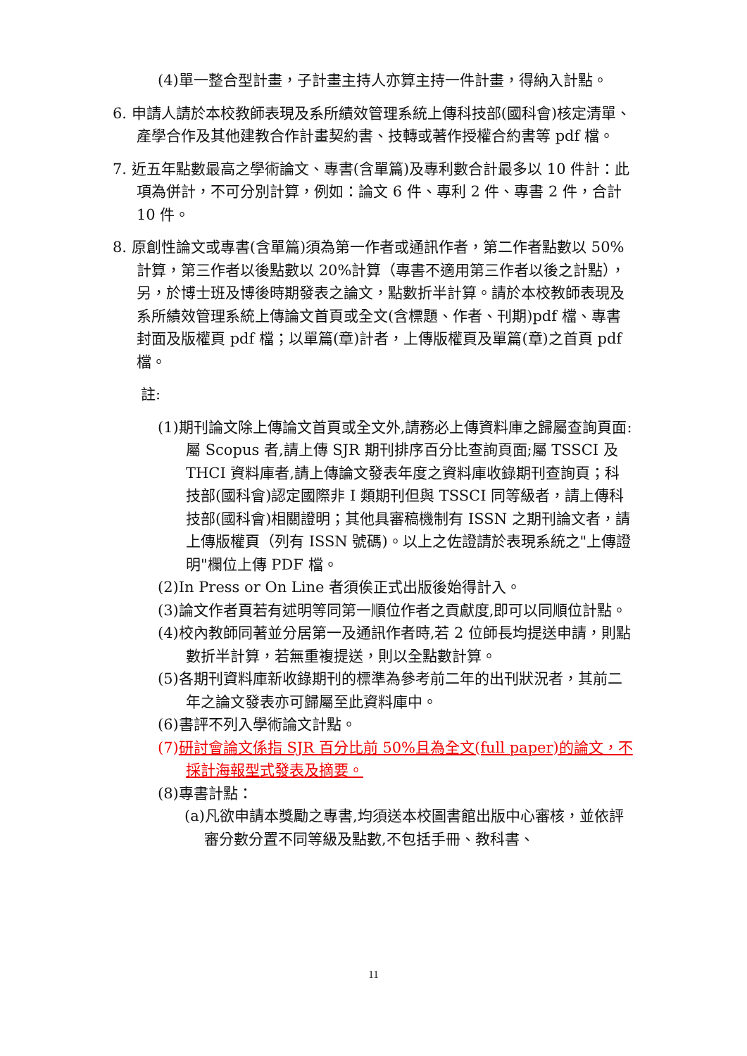(4)單一整合型計畫，子計畫主持人亦算主持一件計畫，得納入計點。
6. 申請人請於本校教師表現及系所績效管理系統上傳科技部(國科會)核定清單、產學合作及其他建教合作計畫契約書、技轉或著作授權合約書等 pdf 檔。
7. 近五年點數最高之學術論文、專書(含單篇)及專利數合計最多以 10 件計：此項為併計，不可分別計算，例如：論文 6 件、專利 2 件、專書 2 件，合計 10 件。
8. 原創性論文或專書(含單篇)須為第一作者或通訊作者，第二作者點數以 50%計算，第三作者以後點數以 20%計算（專書不適用第三作者以後之計點），另，於博士班及博後時期發表之論文，點數折半計算。請於本校教師表現及系所績效管理系統上傳論文首頁或全文(含標題、作者、刊期)pdf 檔、專書封面及版權頁 pdf 檔；以單篇(章)計者，上傳版權頁及單篇(章)之首頁 pdf 檔。
註:
(1)期刊論文除上傳論文首頁或全文外,請務必上傳資料庫之歸屬查詢頁面:屬 Scopus 者,請上傳 SJR 期刊排序百分比查詢頁面;屬 TSSCI 及 THCI 資料庫者,請上傳論文發表年度之資料庫收錄期刊查詢頁；科技部(國科會)認定國際非 I 類期刊但與 TSSCI 同等級者，請上傳科技部(國科會)相關證明；其他具審稿機制有 ISSN 之期刊論文者，請上傳版權頁（列有 ISSN 號碼)。以上之佐證請於表現系統之"上傳證明"欄位上傳 PDF 檔。
(2)In Press or On Line 者須俟正式出版後始得計入。
(3)論文作者頁若有述明等同第一順位作者之貢獻度,即可以同順位計點。
(4)校內教師同著並分居第一及通訊作者時,若 2 位師長均提送申請，則點數折半計算，若無重複提送，則以全點數計算。
(5)各期刊資料庫新收錄期刊的標準為參考前二年的出刊狀況者，其前二年之論文發表亦可歸屬至此資料庫中。
(6)書評不列入學術論文計點。
(7)研討會論文係指 SJR 百分比前 50%且為全文(full paper)的論文，不採計海報型式發表及摘要。
(8)專書計點：
(a)凡欲申請本獎勵之專書,均須送本校圖書館出版中心審核，並依評審分數分置不同等級及點數,不包括手冊、教科書、
11